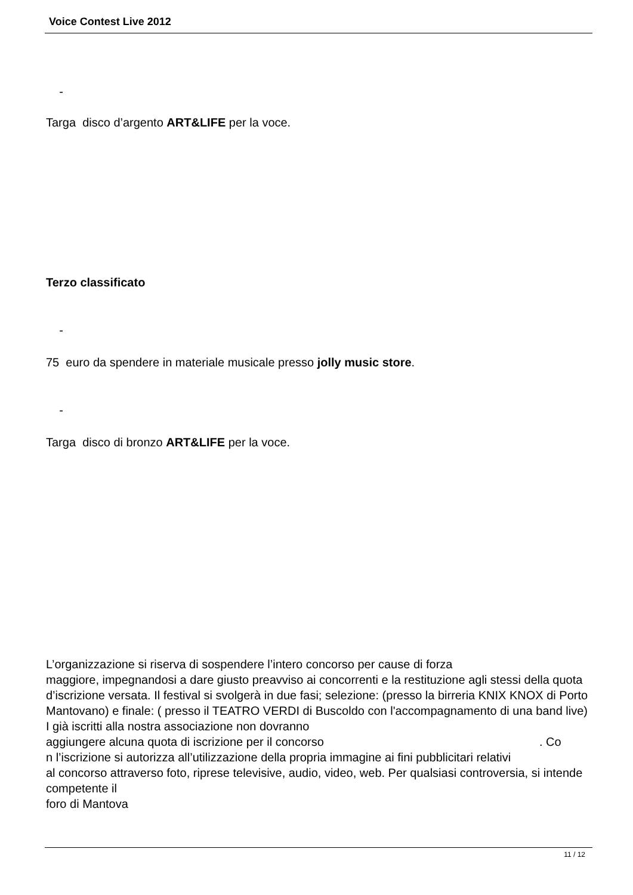Voice Contest Live 2012
-
Targa disco d’argento ART&LIFE per la voce.
Terzo classificato
-
75 euro da spendere in materiale musicale presso jolly music store.
-
Targa disco di bronzo ART&LIFE per la voce.
L’organizzazione si riserva di sospendere l’intero concorso per cause di forza
maggiore, impegnandosi a dare giusto preavviso ai concorrenti e la restituzione agli stessi della quota d’iscrizione versata. Il festival si svolgerà in due fasi; selezione: (presso la birreria KNIX KNOX di Porto Mantovano) e finale: ( presso il TEATRO VERDI di Buscoldo con l'accompagnamento di una band live) I già iscritti alla nostra associazione non dovranno
aggiungere alcuna quota di iscrizione per il concorso . Co
n l’iscrizione si autorizza all’utilizzazione della propria immagine ai fini pubblicitari relativi
al concorso attraverso foto, riprese televisive, audio, video, web. Per qualsiasi controversia, si intende competente il
foro di Mantova
11 / 12